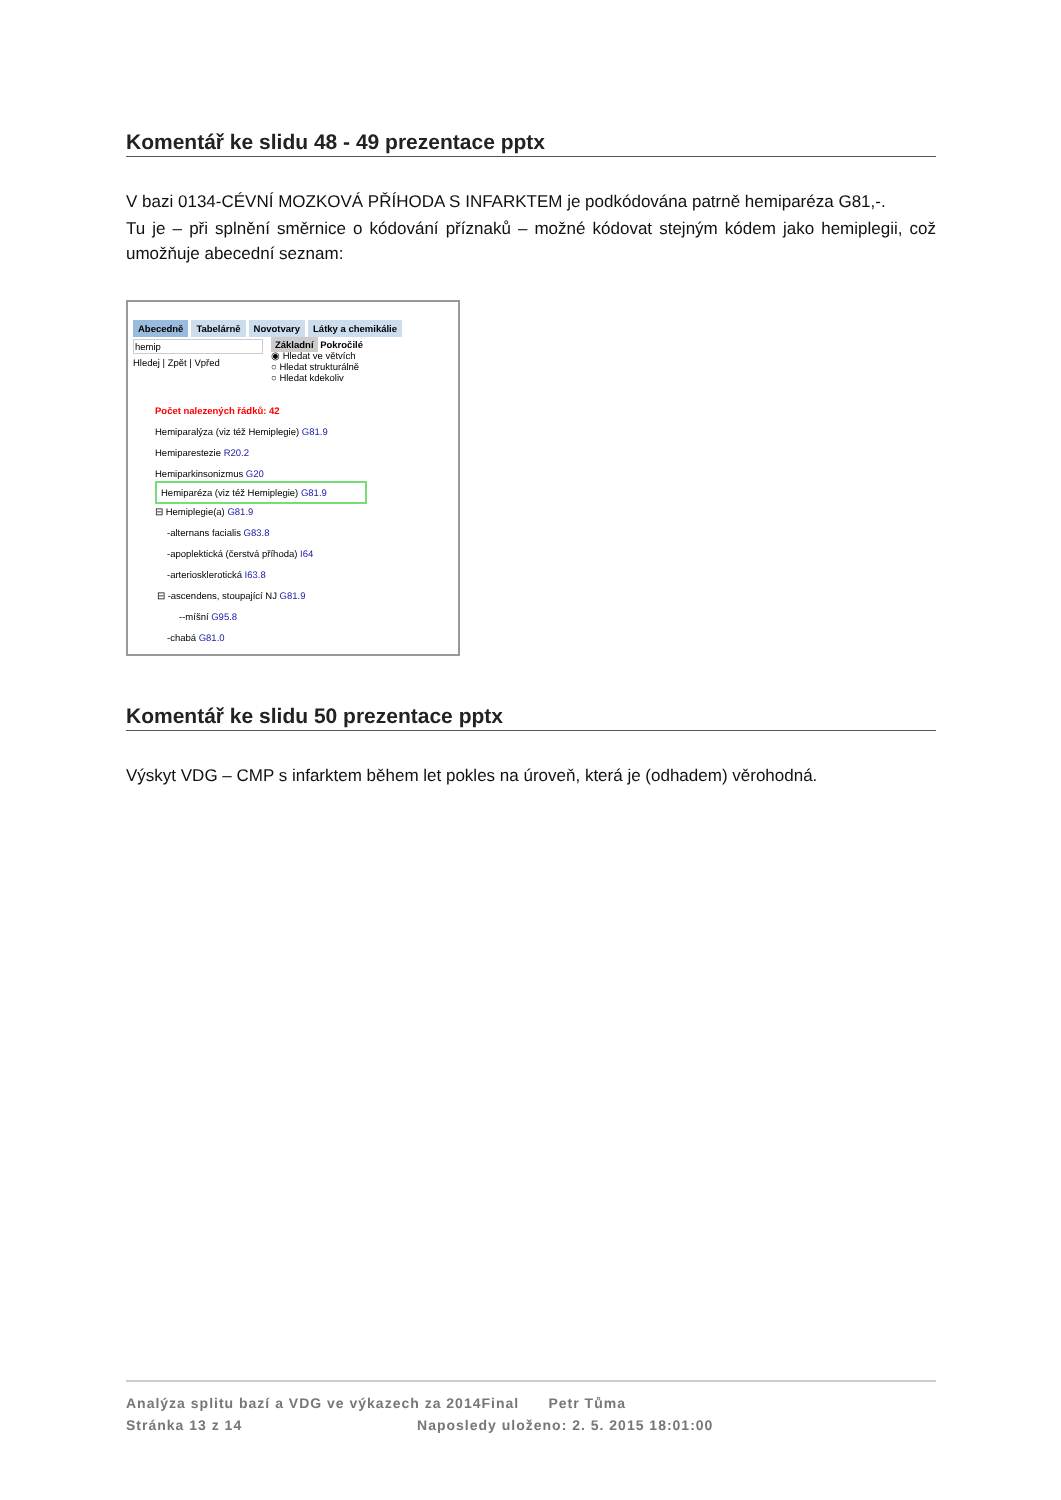Komentář ke slidu 48 - 49 prezentace pptx
V bazi 0134-CÉVNÍ MOZKOVÁ PŘÍHODA S INFARKTEM je podkódována patrně hemiparéza G81,-.
Tu je – při splnění směrnice o kódování příznaků – možné kódovat stejným kódem jako hemiplegii, což umožňuje abecední seznam:
Abecedně Tabelárně Novotvary Látky a chemikálie
hemip
Hledej | Zpět | Vpřed
Základní Pokročilé
◉ Hledat ve větvích
○ Hledat strukturálně
○ Hledat kdekoliv
Počet nalezených řádků: 42
Hemiparalýza (viz též Hemiplegie) G81.9
Hemiparestezie R20.2
Hemiparkinsonizmus G20
Hemiparéza (viz též Hemiplegie) G81.9
⊟ Hemiplegie(a) G81.9
-alternans facialis G83.8
-apoplektická (čerstvá příhoda) I64
-arteriosklerotická I63.8
⊟ -ascendens, stoupající NJ G81.9
--míšní G95.8
-chabá G81.0
Komentář ke slidu 50 prezentace pptx
Výskyt VDG – CMP s infarktem během let pokles na úroveň, která je (odhadem) věrohodná.
Analýza splitu bazí a VDG ve výkazech za 2014Final Petr Tůma
Stránka 13 z 14 Naposledy uloženo: 2. 5. 2015 18:01:00